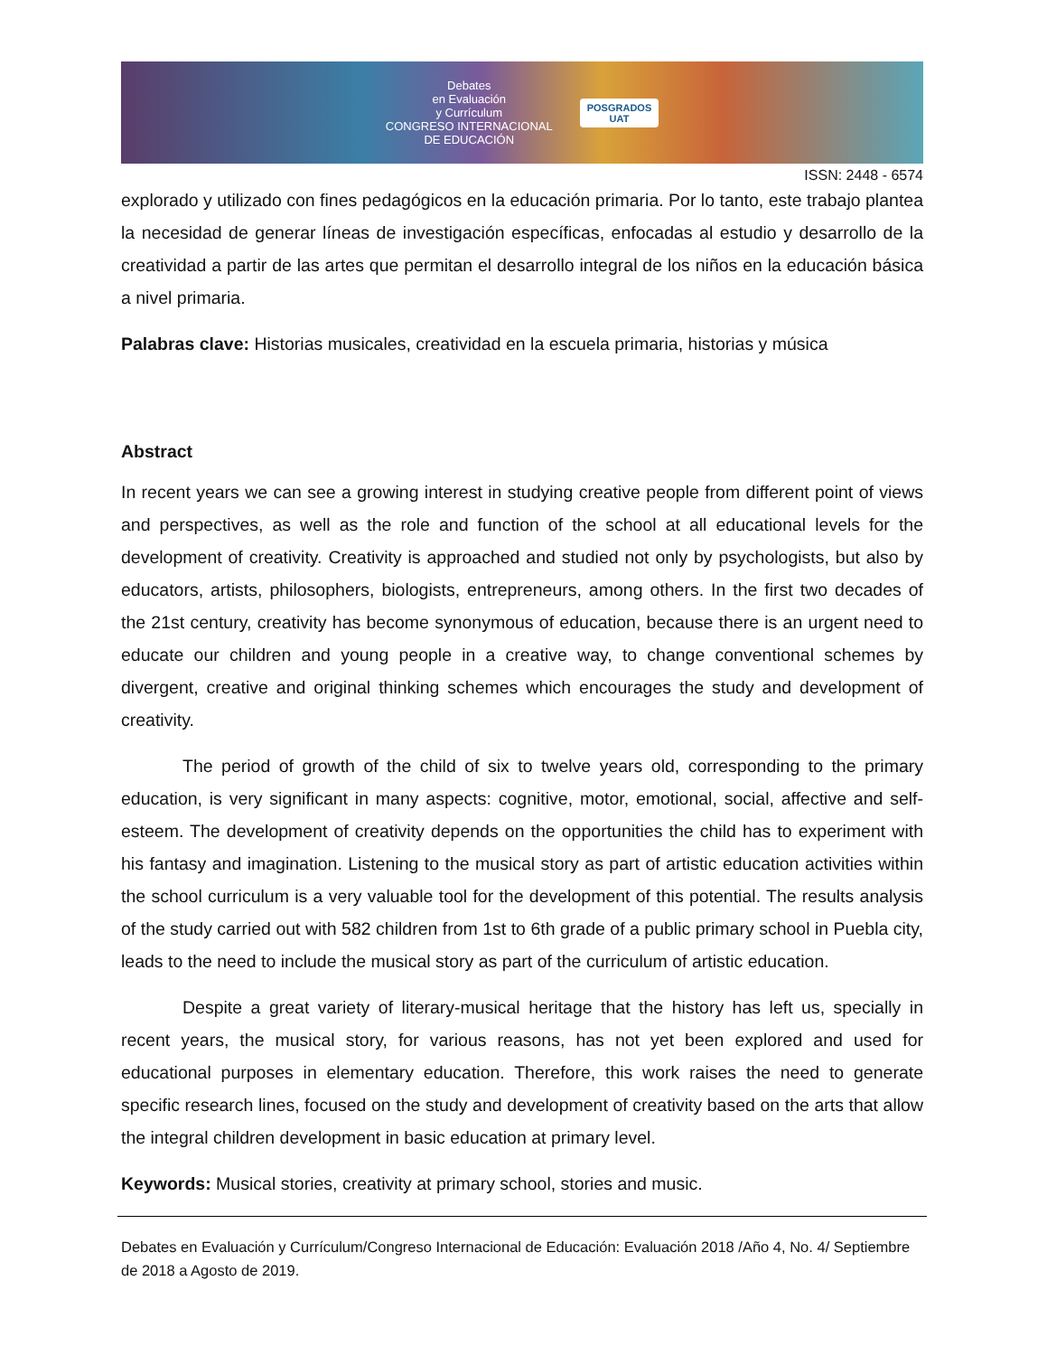Debates
en Evaluación
y Currículum
CONGRESO INTERNACIONAL
DE EDUCACIÓN
POSGRADOS
UAT
ISSN: 2448 - 6574
explorado y utilizado con fines pedagógicos en la educación primaria. Por lo tanto, este trabajo plantea la necesidad de generar líneas de investigación específicas, enfocadas al estudio y desarrollo de la creatividad a partir de las artes que permitan el desarrollo integral de los niños en la educación básica a nivel primaria.
Palabras clave: Historias musicales, creatividad en la escuela primaria, historias y música
Abstract
In recent years we can see a growing interest in studying creative people from different point of views and perspectives, as well as the role and function of the school at all educational levels for the development of creativity. Creativity is approached and studied not only by psychologists, but also by educators, artists, philosophers, biologists, entrepreneurs, among others. In the first two decades of the 21st century, creativity has become synonymous of education, because there is an urgent need to educate our children and young people in a creative way, to change conventional schemes by divergent, creative and original thinking schemes which encourages the study and development of creativity.
The period of growth of the child of six to twelve years old, corresponding to the primary education, is very significant in many aspects: cognitive, motor, emotional, social, affective and self-esteem. The development of creativity depends on the opportunities the child has to experiment with his fantasy and imagination. Listening to the musical story as part of artistic education activities within the school curriculum is a very valuable tool for the development of this potential. The results analysis of the study carried out with 582 children from 1st to 6th grade of a public primary school in Puebla city, leads to the need to include the musical story as part of the curriculum of artistic education.
Despite a great variety of literary-musical heritage that the history has left us, specially in recent years, the musical story, for various reasons, has not yet been explored and used for educational purposes in elementary education. Therefore, this work raises the need to generate specific research lines, focused on the study and development of creativity based on the arts that allow the integral children development in basic education at primary level.
Keywords: Musical stories, creativity at primary school, stories and music.
Debates en Evaluación y Currículum/Congreso Internacional de Educación: Evaluación 2018 /Año 4, No. 4/ Septiembre de 2018 a Agosto de 2019.